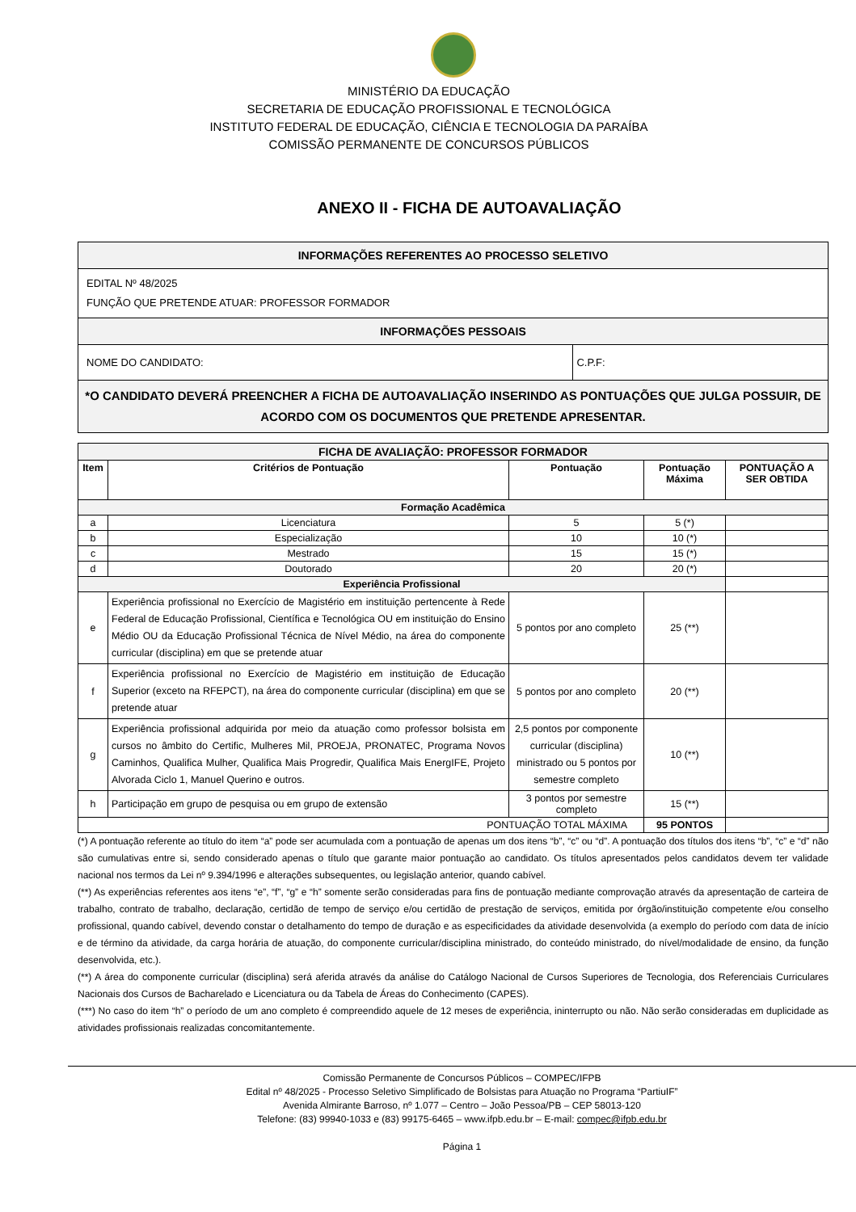MINISTÉRIO DA EDUCAÇÃO
SECRETARIA DE EDUCAÇÃO PROFISSIONAL E TECNOLÓGICA
INSTITUTO FEDERAL DE EDUCAÇÃO, CIÊNCIA E TECNOLOGIA DA PARAÍBA
COMISSÃO PERMANENTE DE CONCURSOS PÚBLICOS
ANEXO II - FICHA DE AUTOAVALIAÇÃO
| INFORMAÇÕES REFERENTES AO PROCESSO SELETIVO | |
| EDITAL Nº 48/2025 FUNÇÃO QUE PRETENDE ATUAR: PROFESSOR FORMADOR | |
| INFORMAÇÕES PESSOAIS | |
| NOME DO CANDIDATO: | C.P.F: |
| *O CANDIDATO DEVERÁ PREENCHER A FICHA DE AUTOAVALIAÇÃO INSERINDO AS PONTUAÇÕES QUE JULGA POSSUIR, DE ACORDO COM OS DOCUMENTOS QUE PRETENDE APRESENTAR. | |
| FICHA DE AVALIAÇÃO: PROFESSOR FORMADOR | | | | |
| Item | Critérios de Pontuação | Pontuação | Pontuação Máxima | PONTUAÇÃO A SER OBTIDA |
| Formação Acadêmica | | | | |
| a | Licenciatura | 5 | 5 (*) | |
| b | Especialização | 10 | 10 (*) | |
| c | Mestrado | 15 | 15 (*) | |
| d | Doutorado | 20 | 20 (*) | |
| Experiência Profissional | | | | |
| e | Experiência profissional no Exercício de Magistério em instituição pertencente à Rede Federal de Educação Profissional, Científica e Tecnológica OU em instituição do Ensino Médio OU da Educação Profissional Técnica de Nível Médio, na área do componente curricular (disciplina) em que se pretende atuar | 5 pontos por ano completo | 25 (**) | |
| f | Experiência profissional no Exercício de Magistério em instituição de Educação Superior (exceto na RFEPCT), na área do componente curricular (disciplina) em que se pretende atuar | 5 pontos por ano completo | 20 (**) | |
| g | Experiência profissional adquirida por meio da atuação como professor bolsista em cursos no âmbito do Certific, Mulheres Mil, PROEJA, PRONATEC, Programa Novos Caminhos, Qualifica Mulher, Qualifica Mais Progredir, Qualifica Mais EnergIFE, Projeto Alvorada Ciclo 1, Manuel Querino e outros. | 2,5 pontos por componente curricular (disciplina) ministrado ou 5 pontos por semestre completo | 10 (**) | |
| h | Participação em grupo de pesquisa ou em grupo de extensão | 3 pontos por semestre completo | 15 (**) | |
| PONTUAÇÃO TOTAL MÁXIMA | | | 95 PONTOS | |
(*) A pontuação referente ao título do item “a” pode ser acumulada com a pontuação de apenas um dos itens “b”, “c” ou “d”. A pontuação dos títulos dos itens “b”, “c” e “d” não são cumulativas entre si, sendo considerado apenas o título que garante maior pontuação ao candidato. Os títulos apresentados pelos candidatos devem ter validade nacional nos termos da Lei nº 9.394/1996 e alterações subsequentes, ou legislação anterior, quando cabível.
(**) As experiências referentes aos itens “e”, “f”, “g” e “h” somente serão consideradas para fins de pontuação mediante comprovação através da apresentação de carteira de trabalho, contrato de trabalho, declaração, certidão de tempo de serviço e/ou certidão de prestação de serviços, emitida por órgão/instituição competente e/ou conselho profissional, quando cabível, devendo constar o detalhamento do tempo de duração e as especificidades da atividade desenvolvida (a exemplo do período com data de início e de término da atividade, da carga horária de atuação, do componente curricular/disciplina ministrado, do conteúdo ministrado, do nível/modalidade de ensino, da função desenvolvida, etc.).
(**) A área do componente curricular (disciplina) será aferida através da análise do Catálogo Nacional de Cursos Superiores de Tecnologia, dos Referenciais Curriculares Nacionais dos Cursos de Bacharelado e Licenciatura ou da Tabela de Áreas do Conhecimento (CAPES).
(***) No caso do item “h” o período de um ano completo é compreendido aquele de 12 meses de experiência, ininterrupto ou não. Não serão consideradas em duplicidade as atividades profissionais realizadas concomitantemente.
Comissão Permanente de Concursos Públicos – COMPEC/IFPB
Edital nº 48/2025 - Processo Seletivo Simplificado de Bolsistas para Atuação no Programa “PartiuIF”
Avenida Almirante Barroso, nº 1.077 – Centro – João Pessoa/PB – CEP 58013-120
Telefone: (83) 99940-1033 e (83) 99175-6465 – www.ifpb.edu.br – E-mail: compec@ifpb.edu.br
Página 1